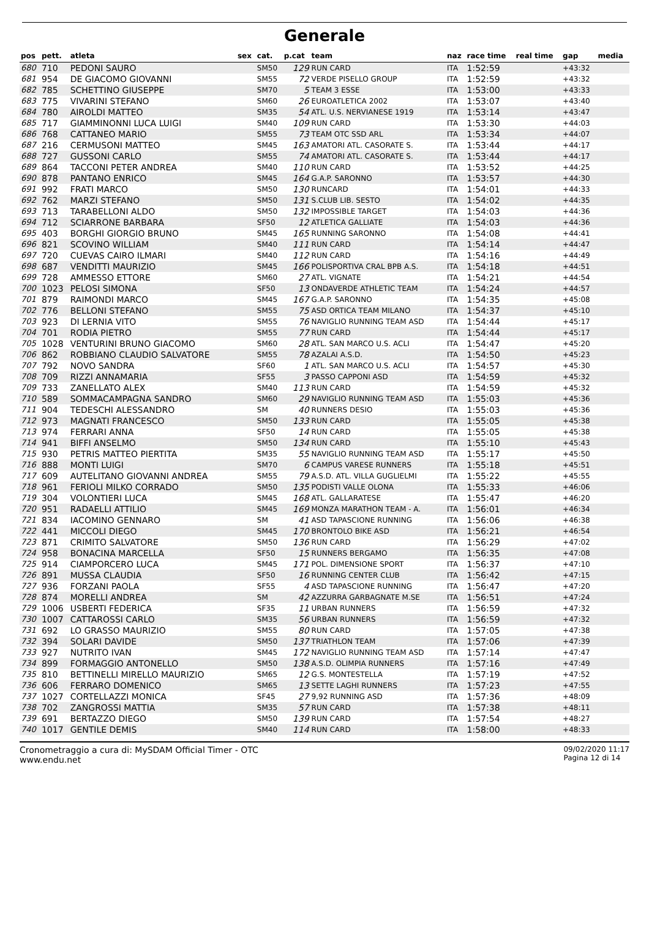Generale
| pos | pett. | atleta | sex | cat. | p.cat | team | naz | race time | real time | gap | media |
| --- | --- | --- | --- | --- | --- | --- | --- | --- | --- | --- | --- |
| 680 | 710 | PEDONI SAURO | | SM50 | 129 | RUN CARD | ITA | 1:52:59 | | +43:32 | |
| 681 | 954 | DE GIACOMO GIOVANNI | | SM55 | 72 | VERDE PISELLO GROUP | ITA | 1:52:59 | | +43:32 | |
| 682 | 785 | SCHETTINO GIUSEPPE | | SM70 | 5 | TEAM 3 ESSE | ITA | 1:53:00 | | +43:33 | |
| 683 | 775 | VIVARINI STEFANO | | SM60 | 26 | EUROATLETICA 2002 | ITA | 1:53:07 | | +43:40 | |
| 684 | 780 | AIROLDI MATTEO | | SM35 | 54 | ATL. U.S. NERVIANESE 1919 | ITA | 1:53:14 | | +43:47 | |
| 685 | 717 | GIAMMINONNI LUCA LUIGI | | SM40 | 109 | RUN CARD | ITA | 1:53:30 | | +44:03 | |
| 686 | 768 | CATTANEO MARIO | | SM55 | 73 | TEAM OTC SSD ARL | ITA | 1:53:34 | | +44:07 | |
| 687 | 216 | CERMUSONI MATTEO | | SM45 | 163 | AMATORI ATL. CASORATE S. | ITA | 1:53:44 | | +44:17 | |
| 688 | 727 | GUSSONI CARLO | | SM55 | 74 | AMATORI ATL. CASORATE S. | ITA | 1:53:44 | | +44:17 | |
| 689 | 864 | TACCONI PETER ANDREA | | SM40 | 110 | RUN CARD | ITA | 1:53:52 | | +44:25 | |
| 690 | 878 | PANTANO ENRICO | | SM45 | 164 | G.A.P. SARONNO | ITA | 1:53:57 | | +44:30 | |
| 691 | 992 | FRATI MARCO | | SM50 | 130 | RUNCARD | ITA | 1:54:01 | | +44:33 | |
| 692 | 762 | MARZI STEFANO | | SM50 | 131 | S.CLUB LIB. SESTO | ITA | 1:54:02 | | +44:35 | |
| 693 | 713 | TARABELLONI ALDO | | SM50 | 132 | IMPOSSIBLE TARGET | ITA | 1:54:03 | | +44:36 | |
| 694 | 712 | SCIARRONE BARBARA | | SF50 | 12 | ATLETICA GALLIATE | ITA | 1:54:03 | | +44:36 | |
| 695 | 403 | BORGHI GIORGIO BRUNO | | SM45 | 165 | RUNNING SARONNO | ITA | 1:54:08 | | +44:41 | |
| 696 | 821 | SCOVINO WILLIAM | | SM40 | 111 | RUN CARD | ITA | 1:54:14 | | +44:47 | |
| 697 | 720 | CUEVAS CAIRO ILMARI | | SM40 | 112 | RUN CARD | ITA | 1:54:16 | | +44:49 | |
| 698 | 687 | VENDITTI MAURIZIO | | SM45 | 166 | POLISPORTIVA CRAL BPB A.S. | ITA | 1:54:18 | | +44:51 | |
| 699 | 728 | AMMESSO ETTORE | | SM60 | 27 | ATL. VIGNATE | ITA | 1:54:21 | | +44:54 | |
| 700 | 1023 | PELOSI SIMONA | | SF50 | 13 | ONDAVERDE ATHLETIC TEAM | ITA | 1:54:24 | | +44:57 | |
| 701 | 879 | RAIMONDI MARCO | | SM45 | 167 | G.A.P. SARONNO | ITA | 1:54:35 | | +45:08 | |
| 702 | 776 | BELLONI STEFANO | | SM55 | 75 | ASD ORTICA TEAM MILANO | ITA | 1:54:37 | | +45:10 | |
| 703 | 923 | DI LERNIA VITO | | SM55 | 76 | NAVIGLIO RUNNING TEAM ASD | ITA | 1:54:44 | | +45:17 | |
| 704 | 701 | RODIA PIETRO | | SM55 | 77 | RUN CARD | ITA | 1:54:44 | | +45:17 | |
| 705 | 1028 | VENTURINI BRUNO GIACOMO | | SM60 | 28 | ATL. SAN MARCO U.S. ACLI | ITA | 1:54:47 | | +45:20 | |
| 706 | 862 | ROBBIANO CLAUDIO SALVATORE | | SM55 | 78 | AZALAI A.S.D. | ITA | 1:54:50 | | +45:23 | |
| 707 | 792 | NOVO SANDRA | | SF60 | 1 | ATL. SAN MARCO U.S. ACLI | ITA | 1:54:57 | | +45:30 | |
| 708 | 709 | RIZZI ANNAMARIA | | SF55 | 3 | PASSO CAPPONI ASD | ITA | 1:54:59 | | +45:32 | |
| 709 | 733 | ZANELLATO ALEX | | SM40 | 113 | RUN CARD | ITA | 1:54:59 | | +45:32 | |
| 710 | 589 | SOMMACAMPAGNA SANDRO | | SM60 | 29 | NAVIGLIO RUNNING TEAM ASD | ITA | 1:55:03 | | +45:36 | |
| 711 | 904 | TEDESCHI ALESSANDRO | | SM | 40 | RUNNERS DESIO | ITA | 1:55:03 | | +45:36 | |
| 712 | 973 | MAGNATI FRANCESCO | | SM50 | 133 | RUN CARD | ITA | 1:55:05 | | +45:38 | |
| 713 | 974 | FERRARI ANNA | | SF50 | 14 | RUN CARD | ITA | 1:55:05 | | +45:38 | |
| 714 | 941 | BIFFI ANSELMO | | SM50 | 134 | RUN CARD | ITA | 1:55:10 | | +45:43 | |
| 715 | 930 | PETRIS MATTEO PIERTITA | | SM35 | 55 | NAVIGLIO RUNNING TEAM ASD | ITA | 1:55:17 | | +45:50 | |
| 716 | 888 | MONTI LUIGI | | SM70 | 6 | CAMPUS VARESE RUNNERS | ITA | 1:55:18 | | +45:51 | |
| 717 | 609 | AUTELITANO GIOVANNI ANDREA | | SM55 | 79 | A.S.D. ATL. VILLA GUGLIELMI | ITA | 1:55:22 | | +45:55 | |
| 718 | 961 | FERIOLI MILKO CORRADO | | SM50 | 135 | PODISTI VALLE OLONA | ITA | 1:55:33 | | +46:06 | |
| 719 | 304 | VOLONTIERI LUCA | | SM45 | 168 | ATL. GALLARATESE | ITA | 1:55:47 | | +46:20 | |
| 720 | 951 | RADAELLI ATTILIO | | SM45 | 169 | MONZA MARATHON TEAM - A. | ITA | 1:56:01 | | +46:34 | |
| 721 | 834 | IACOMINO GENNARO | | SM | 41 | ASD TAPASCIONE RUNNING | ITA | 1:56:06 | | +46:38 | |
| 722 | 441 | MICCOLI DIEGO | | SM45 | 170 | BRONTOLO BIKE ASD | ITA | 1:56:21 | | +46:54 | |
| 723 | 871 | CRIMITO SALVATORE | | SM50 | 136 | RUN CARD | ITA | 1:56:29 | | +47:02 | |
| 724 | 958 | BONACINA MARCELLA | | SF50 | 15 | RUNNERS BERGAMO | ITA | 1:56:35 | | +47:08 | |
| 725 | 914 | CIAMPORCERO LUCA | | SM45 | 171 | POL. DIMENSIONE SPORT | ITA | 1:56:37 | | +47:10 | |
| 726 | 891 | MUSSA CLAUDIA | | SF50 | 16 | RUNNING CENTER CLUB | ITA | 1:56:42 | | +47:15 | |
| 727 | 936 | FORZANI PAOLA | | SF55 | 4 | ASD TAPASCIONE RUNNING | ITA | 1:56:47 | | +47:20 | |
| 728 | 874 | MORELLI ANDREA | | SM | 42 | AZZURRA GARBAGNATE M.SE | ITA | 1:56:51 | | +47:24 | |
| 729 | 1006 | USBERTI FEDERICA | | SF35 | 11 | URBAN RUNNERS | ITA | 1:56:59 | | +47:32 | |
| 730 | 1007 | CATTAROSSI CARLO | | SM35 | 56 | URBAN RUNNERS | ITA | 1:56:59 | | +47:32 | |
| 731 | 692 | LO GRASSO MAURIZIO | | SM55 | 80 | RUN CARD | ITA | 1:57:05 | | +47:38 | |
| 732 | 394 | SOLARI DAVIDE | | SM50 | 137 | TRIATHLON TEAM | ITA | 1:57:06 | | +47:39 | |
| 733 | 927 | NUTRITO IVAN | | SM45 | 172 | NAVIGLIO RUNNING TEAM ASD | ITA | 1:57:14 | | +47:47 | |
| 734 | 899 | FORMAGGIO ANTONELLO | | SM50 | 138 | A.S.D. OLIMPIA RUNNERS | ITA | 1:57:16 | | +47:49 | |
| 735 | 810 | BETTINELLI MIRELLO MAURIZIO | | SM65 | 12 | G.S. MONTESTELLA | ITA | 1:57:19 | | +47:52 | |
| 736 | 606 | FERRARO DOMENICO | | SM65 | 13 | SETTE LAGHI RUNNERS | ITA | 1:57:23 | | +47:55 | |
| 737 | 1027 | CORTELLAZZI MONICA | | SF45 | 27 | 9,92 RUNNING ASD | ITA | 1:57:36 | | +48:09 | |
| 738 | 702 | ZANGROSSI MATTIA | | SM35 | 57 | RUN CARD | ITA | 1:57:38 | | +48:11 | |
| 739 | 691 | BERTAZZO DIEGO | | SM50 | 139 | RUN CARD | ITA | 1:57:54 | | +48:27 | |
| 740 | 1017 | GENTILE DEMIS | | SM40 | 114 | RUN CARD | ITA | 1:58:00 | | +48:33 | |
Cronometraggio a cura di: MySDAM Official Timer - OTC
www.endu.net
09/02/2020 11:17
Pagina 12 di 14